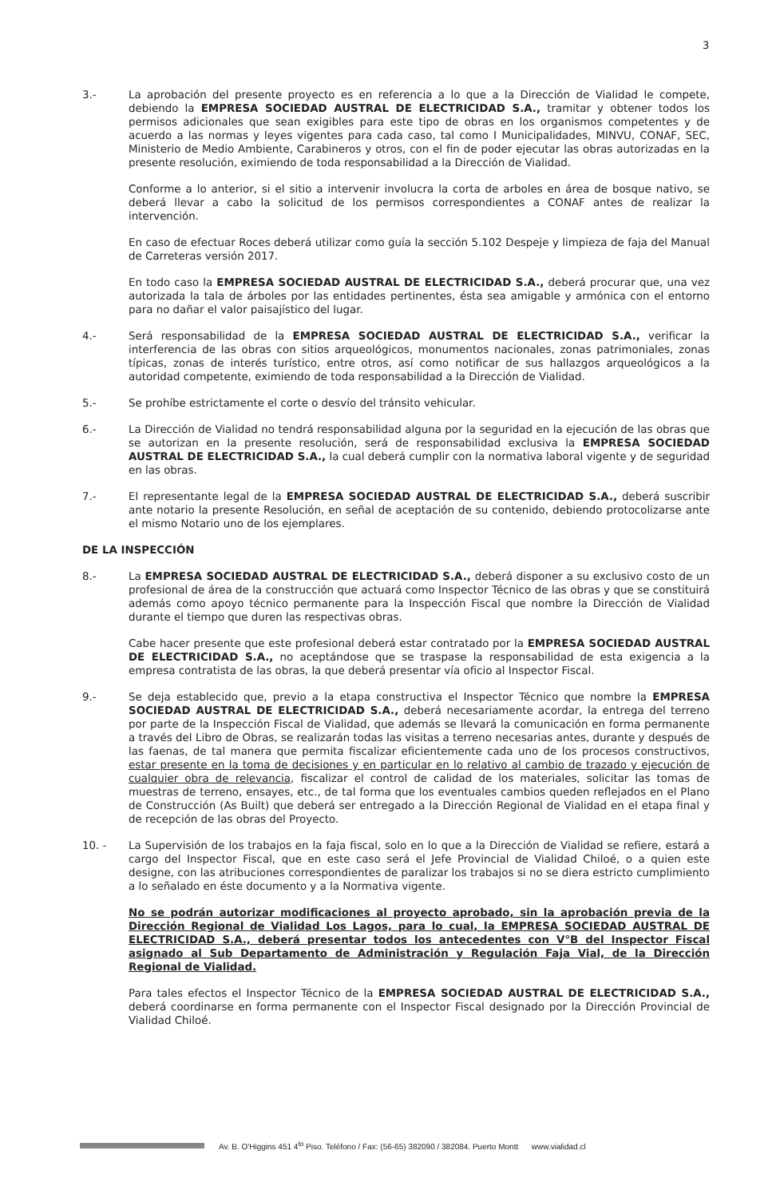3
3.- La aprobación del presente proyecto es en referencia a lo que a la Dirección de Vialidad le compete, debiendo la EMPRESA SOCIEDAD AUSTRAL DE ELECTRICIDAD S.A., tramitar y obtener todos los permisos adicionales que sean exigibles para este tipo de obras en los organismos competentes y de acuerdo a las normas y leyes vigentes para cada caso, tal como I Municipalidades, MINVU, CONAF, SEC, Ministerio de Medio Ambiente, Carabineros y otros, con el fin de poder ejecutar las obras autorizadas en la presente resolución, eximiendo de toda responsabilidad a la Dirección de Vialidad.
Conforme a lo anterior, si el sitio a intervenir involucra la corta de arboles en área de bosque nativo, se deberá llevar a cabo la solicitud de los permisos correspondientes a CONAF antes de realizar la intervención.
En caso de efectuar Roces deberá utilizar como guía la sección 5.102 Despeje y limpieza de faja del Manual de Carreteras versión 2017.
En todo caso la EMPRESA SOCIEDAD AUSTRAL DE ELECTRICIDAD S.A., deberá procurar que, una vez autorizada la tala de árboles por las entidades pertinentes, ésta sea amigable y armónica con el entorno para no dañar el valor paisajístico del lugar.
4.- Será responsabilidad de la EMPRESA SOCIEDAD AUSTRAL DE ELECTRICIDAD S.A., verificar la interferencia de las obras con sitios arqueológicos, monumentos nacionales, zonas patrimoniales, zonas típicas, zonas de interés turístico, entre otros, así como notificar de sus hallazgos arqueológicos a la autoridad competente, eximiendo de toda responsabilidad a la Dirección de Vialidad.
5.- Se prohíbe estrictamente el corte o desvío del tránsito vehicular.
6.- La Dirección de Vialidad no tendrá responsabilidad alguna por la seguridad en la ejecución de las obras que se autorizan en la presente resolución, será de responsabilidad exclusiva la EMPRESA SOCIEDAD AUSTRAL DE ELECTRICIDAD S.A., la cual deberá cumplir con la normativa laboral vigente y de seguridad en las obras.
7.- El representante legal de la EMPRESA SOCIEDAD AUSTRAL DE ELECTRICIDAD S.A., deberá suscribir ante notario la presente Resolución, en señal de aceptación de su contenido, debiendo protocolizarse ante el mismo Notario uno de los ejemplares.
DE LA INSPECCIÓN
8.- La EMPRESA SOCIEDAD AUSTRAL DE ELECTRICIDAD S.A., deberá disponer a su exclusivo costo de un profesional de área de la construcción que actuará como Inspector Técnico de las obras y que se constituirá además como apoyo técnico permanente para la Inspección Fiscal que nombre la Dirección de Vialidad durante el tiempo que duren las respectivas obras.
Cabe hacer presente que este profesional deberá estar contratado por la EMPRESA SOCIEDAD AUSTRAL DE ELECTRICIDAD S.A., no aceptándose que se traspase la responsabilidad de esta exigencia a la empresa contratista de las obras, la que deberá presentar vía oficio al Inspector Fiscal.
9.- Se deja establecido que, previo a la etapa constructiva el Inspector Técnico que nombre la EMPRESA SOCIEDAD AUSTRAL DE ELECTRICIDAD S.A., deberá necesariamente acordar, la entrega del terreno por parte de la Inspección Fiscal de Vialidad, que además se llevará la comunicación en forma permanente a través del Libro de Obras, se realizarán todas las visitas a terreno necesarias antes, durante y después de las faenas, de tal manera que permita fiscalizar eficientemente cada uno de los procesos constructivos, estar presente en la toma de decisiones y en particular en lo relativo al cambio de trazado y ejecución de cualquier obra de relevancia, fiscalizar el control de calidad de los materiales, solicitar las tomas de muestras de terreno, ensayes, etc., de tal forma que los eventuales cambios queden reflejados en el Plano de Construcción (As Built) que deberá ser entregado a la Dirección Regional de Vialidad en el etapa final y de recepción de las obras del Proyecto.
10. - La Supervisión de los trabajos en la faja fiscal, solo en lo que a la Dirección de Vialidad se refiere, estará a cargo del Inspector Fiscal, que en este caso será el Jefe Provincial de Vialidad Chiloé, o a quien este designe, con las atribuciones correspondientes de paralizar los trabajos si no se diera estricto cumplimiento a lo señalado en éste documento y a la Normativa vigente.
No se podrán autorizar modificaciones al proyecto aprobado, sin la aprobación previa de la Dirección Regional de Vialidad Los Lagos, para lo cual, la EMPRESA SOCIEDAD AUSTRAL DE ELECTRICIDAD S.A., deberá presentar todos los antecedentes con V°B del Inspector Fiscal asignado al Sub Departamento de Administración y Regulación Faja Vial, de la Dirección Regional de Vialidad.
Para tales efectos el Inspector Técnico de la EMPRESA SOCIEDAD AUSTRAL DE ELECTRICIDAD S.A., deberá coordinarse en forma permanente con el Inspector Fiscal designado por la Dirección Provincial de Vialidad Chiloé.
Av. B. O'Higgins 451 4<sup>to</sup> Piso. Teléfono / Fax: (56-65) 382090 / 382084. Puerto Montt www.vialidad.cl